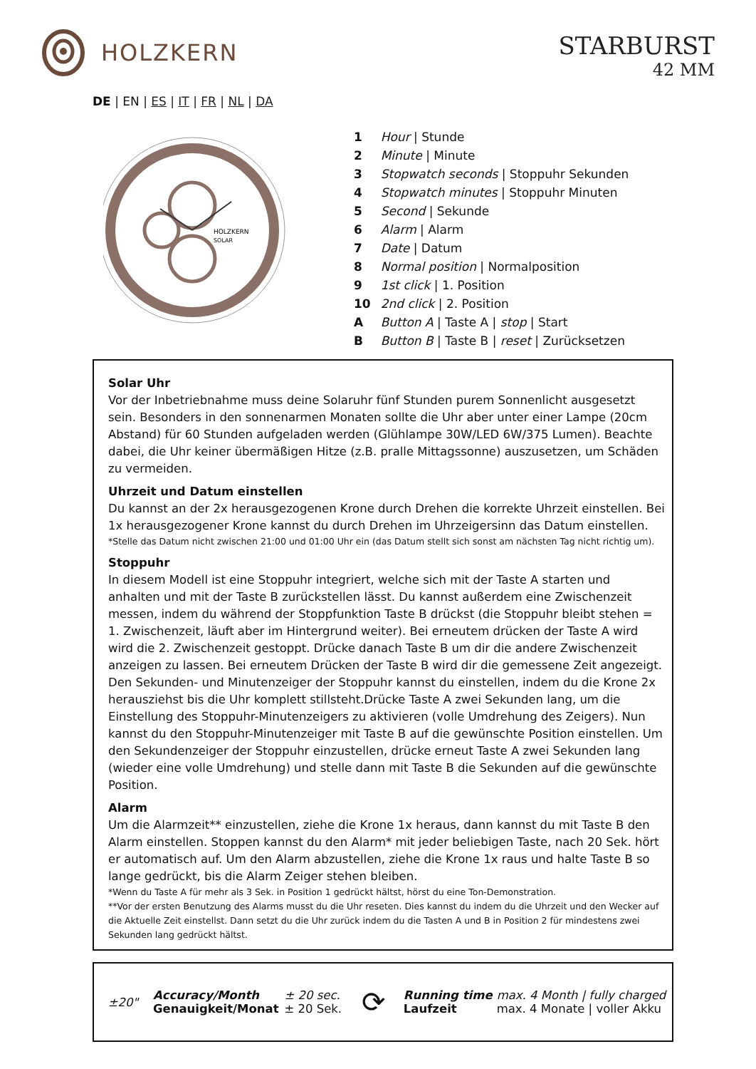HOLZKERN
STARBURST
42 MM
DE | EN | ES | IT | FR | NL | DA
HOLZKERN
SOLAR
| 1 | Hour / Stunde |
| 2 | Minute / Minute |
| 3 | Stopwatch seconds / Stoppuhr Sekunden |
| 4 | Stopwatch minutes / Stoppuhr Minuten |
| 5 | Second / Sekunde |
| 6 | Alarm / Alarm |
| 7 | Date / Datum |
| 8 | Normal position / Normalposition |
| 9 | 1st click / 1. Position |
| 10 | 2nd click / 2. Position |
| A | Button A / Taste A / stop / Start |
| B | Button B / Taste B / reset / Zurücksetzen |
Solar Uhr
Vor der Inbetriebnahme muss deine Solaruhr fünf Stunden purem Sonnenlicht ausgesetzt sein. Besonders in den sonnenarmen Monaten sollte die Uhr aber unter einer Lampe (20cm Abstand) für 60 Stunden aufgeladen werden (Glühlampe 30W/LED 6W/375 Lumen). Beachte dabei, die Uhr keiner übermäßigen Hitze (z.B. pralle Mittagssonne) auszusetzen, um Schäden zu vermeiden.
Uhrzeit und Datum einstellen
Du kannst an der 2x herausgezogenen Krone durch Drehen die korrekte Uhrzeit einstellen. Bei 1x herausgezogener Krone kannst du durch Drehen im Uhrzeigersinn das Datum einstellen.
*Stelle das Datum nicht zwischen 21:00 und 01:00 Uhr ein (das Datum stellt sich sonst am nächsten Tag nicht richtig um).
Stoppuhr
In diesem Modell ist eine Stoppuhr integriert, welche sich mit der Taste A starten und anhalten und mit der Taste B zurückstellen lässt. Du kannst außerdem eine Zwischenzeit messen, indem du während der Stoppfunktion Taste B drückst (die Stoppuhr bleibt stehen = 1. Zwischenzeit, läuft aber im Hintergrund weiter). Bei erneutem drücken der Taste A wird wird die 2. Zwischenzeit gestoppt. Drücke danach Taste B um dir die andere Zwischenzeit anzeigen zu lassen. Bei erneutem Drücken der Taste B wird dir die gemessene Zeit angezeigt. Den Sekunden- und Minutenzeiger der Stoppuhr kannst du einstellen, indem du die Krone 2x herausziehst bis die Uhr komplett stillsteht.Drücke Taste A zwei Sekunden lang, um die Einstellung des Stoppuhr-Minutenzeigers zu aktivieren (volle Umdrehung des Zeigers). Nun kannst du den Stoppuhr-Minutenzeiger mit Taste B auf die gewünschte Position einstellen. Um den Sekundenzeiger der Stoppuhr einzustellen, drücke erneut Taste A zwei Sekunden lang (wieder eine volle Umdrehung) und stelle dann mit Taste B die Sekunden auf die gewünschte Position.
Alarm
Um die Alarmzeit** einzustellen, ziehe die Krone 1x heraus, dann kannst du mit Taste B den Alarm einstellen. Stoppen kannst du den Alarm* mit jeder beliebigen Taste, nach 20 Sek. hört er automatisch auf. Um den Alarm abzustellen, ziehe die Krone 1x raus und halte Taste B so lange gedrückt, bis die Alarm Zeiger stehen bleiben.
*Wenn du Taste A für mehr als 3 Sek. in Position 1 gedrückt hältst, hörst du eine Ton-Demonstration.
**Vor der ersten Benutzung des Alarms musst du die Uhr reseten. Dies kannst du indem du die Uhrzeit und den Wecker auf die Aktuelle Zeit einstellst. Dann setzt du die Uhr zurück indem du die Tasten A und B in Position 2 für mindestens zwei Sekunden lang gedrückt hältst.
| ±20" | Accuracy/Month Genauigkeit/Monat | ± 20 sec. ± 20 Sek. | ⟳ | Running time Laufzeit | max. 4 Month / fully charged max. 4 Monate / voller Akku |